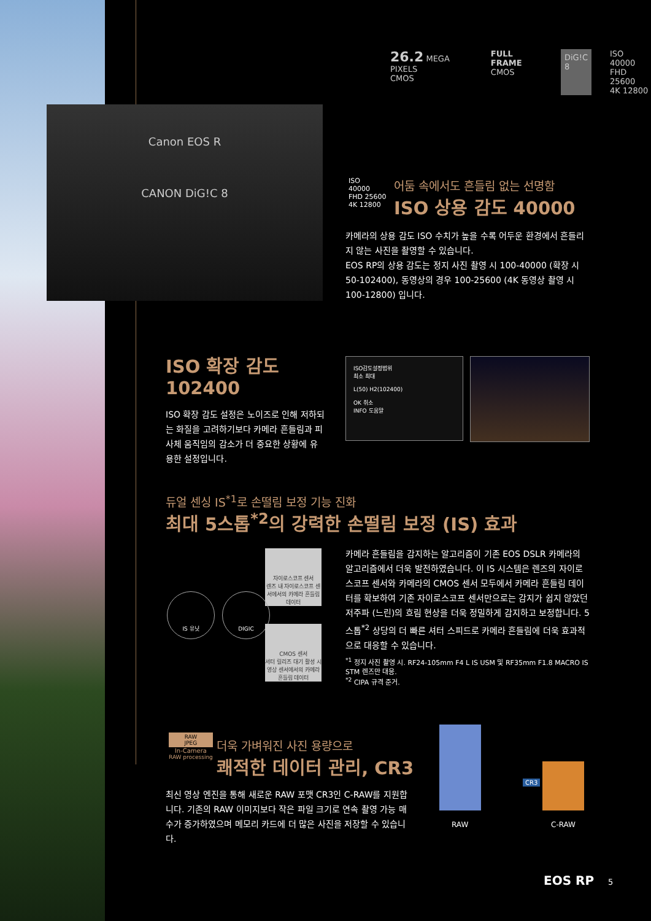26.2 MEGA PIXELS
CMOS
FULL FRAME
CMOS
DiG!C
8
ISO
40000
FHD 25600
4K 12800
Canon EOS R
CANON DiG!C 8
ISO
40000
FHD 25600
4K 12800
어둠 속에서도 흔들림 없는 선명함
ISO 상용 감도 40000
카메라의 상용 감도 ISO 수치가 높을 수록 어두운 환경에서 흔들리지 않는 사진을 촬영할 수 있습니다.
EOS RP의 상용 감도는 정지 사진 촬영 시 100-40000 (확장 시 50-102400), 동영상의 경우 100-25600 (4K 동영상 촬영 시 100-12800) 입니다.
ISO 확장 감도 102400
ISO 확장 감도 설정은 노이즈로 인해 저하되는 화질을 고려하기보다 카메라 흔들림과 피사체 움직임의 감소가 더 중요한 상황에 유용한 설정입니다.
ISO감도설정범위
최소 최대
L(50) H2(102400)
OK 취소
INFO 도움말
듀얼 센싱 IS<sup>*1</sup>로 손떨림 보정 기능 진화
최대 5스톱<sup>*2</sup>의 강력한 손떨림 보정 (IS) 효과
자이로스코프 센서
렌즈 내 자이로스코프 센서에서의 카메라 흔들림 데이터
IS 유닛 DIGIC
CMOS 센서
셔터 릴리즈 대기 활성 시 영상 센서에서의 카메라 흔들림 데이터
카메라 흔들림을 감지하는 알고리즘이 기존 EOS DSLR 카메라의 알고리즘에서 더욱 발전하였습니다. 이 IS 시스템은 렌즈의 자이로스코프 센서와 카메라의 CMOS 센서 모두에서 카메라 흔들림 데이터를 확보하여 기존 자이로스코프 센서만으로는 감지가 쉽지 않았던 저주파 (느린)의 흐림 현상을 더욱 정밀하게 감지하고 보정합니다. 5스톱<sup>*2</sup> 상당의 더 빠른 셔터 스피드로 카메라 흔들림에 더욱 효과적으로 대응할 수 있습니다.
<sup>*1</sup> 정지 사진 촬영 시. RF24-105mm F4 L IS USM 및 RF35mm F1.8 MACRO IS STM 렌즈만 대응.
<sup>*2</sup> CIPA 규격 준거.
RAW
JPEG
In-Camera
RAW processing
더욱 가벼워진 사진 용량으로
쾌적한 데이터 관리, CR3
최신 영상 엔진을 통해 새로운 RAW 포맷 CR3인 C-RAW를 지원합니다. 기존의 RAW 이미지보다 작은 파일 크기로 연속 촬영 가능 매수가 증가하였으며 메모리 카드에 더 많은 사진을 저장할 수 있습니다.
CR3
RAW C-RAW
EOS RP 5